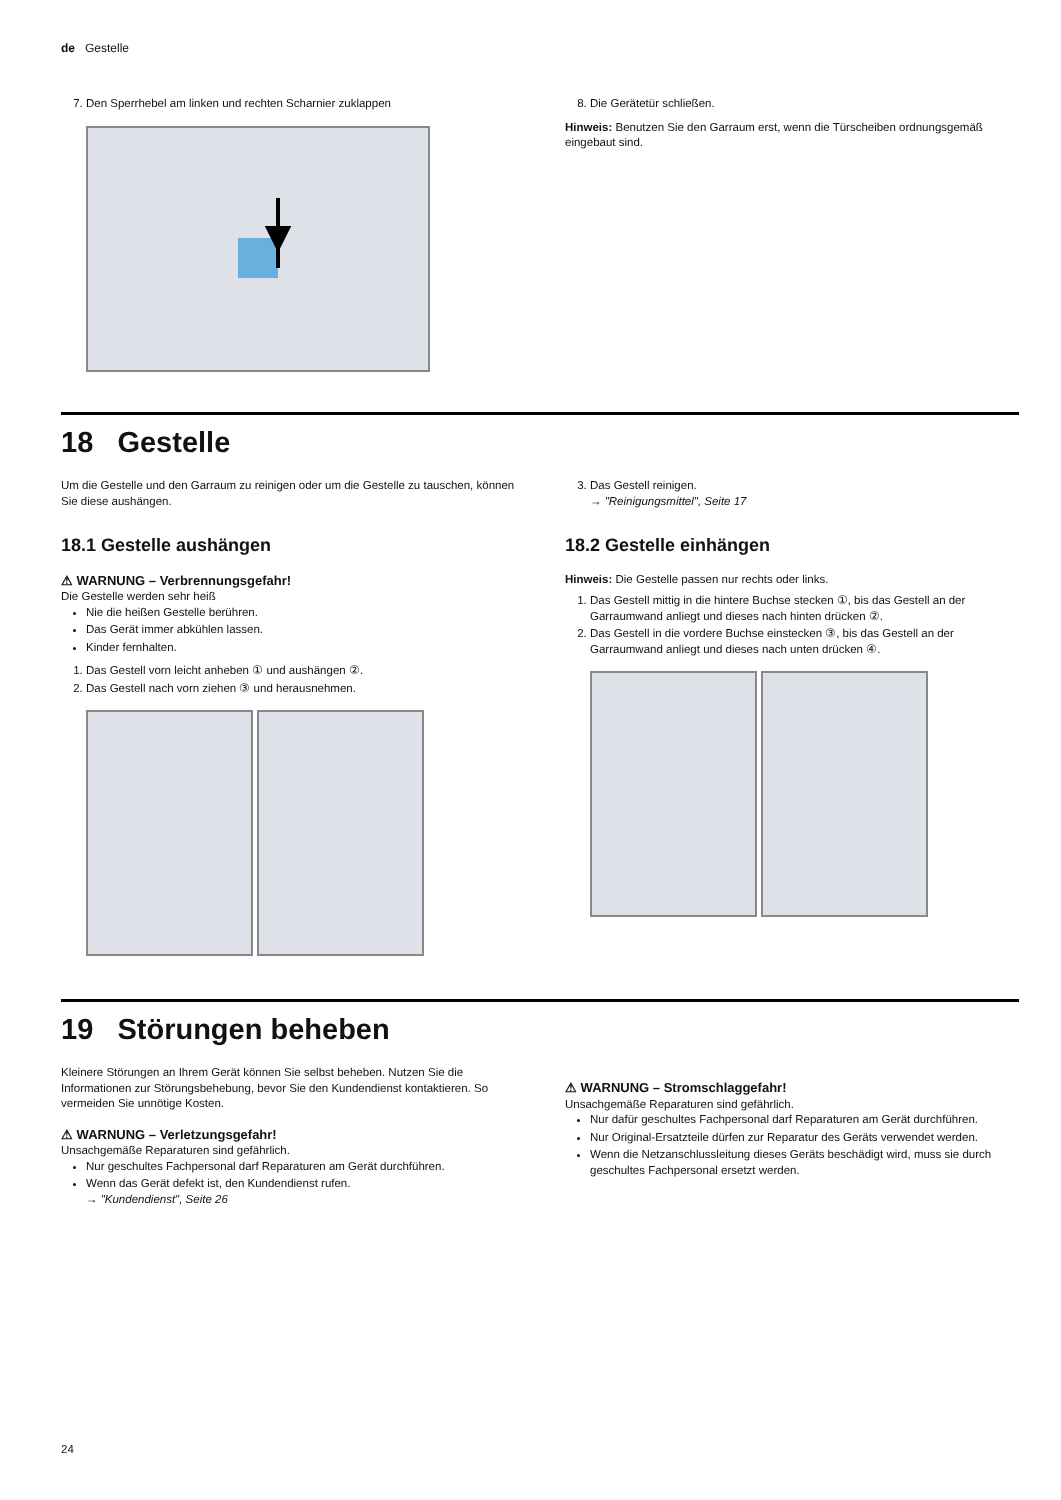de Gestelle
7. Den Sperrhebel am linken und rechten Scharnier zu­klappen 8. Die Gerätetür schließen.
Hinweis: Benutzen Sie den Garraum erst, wenn die Türscheiben ordnungsgemäß eingebaut sind.
18 Gestelle
Um die Gestelle und den Garraum zu reinigen oder um die Gestelle zu tauschen, können Sie diese aushängen.
18.1 Gestelle aushängen
⚠ WARNUNG – Verbrennungsgefahr!
Die Gestelle werden sehr heiß
Nie die heißen Gestelle berühren.
Das Gerät immer abkühlen lassen.
Kinder fernhalten.
1. Das Gestell vorn leicht anheben ① und aushängen ②.
2. Das Gestell nach vorn ziehen ③ und herausnehmen.
3. Das Gestell reinigen.
→ "Reinigungsmittel", Seite 17
18.2 Gestelle einhängen
Hinweis: Die Gestelle passen nur rechts oder links.
1. Das Gestell mittig in die hintere Buchse stecken ①, bis das Gestell an der Garraumwand anliegt und dieses nach hinten drücken ②.
2. Das Gestell in die vordere Buchse einstecken ③, bis das Gestell an der Garraumwand anliegt und dieses nach unten drücken ④.
19 Störungen beheben
Kleinere Störungen an Ihrem Gerät können Sie selbst beheben. Nutzen Sie die Informationen zur Störungsbe­hebung, bevor Sie den Kundendienst kontaktieren. So vermeiden Sie unnötige Kosten.
⚠ WARNUNG – Verletzungsgefahr!
Unsachgemäße Reparaturen sind gefährlich.
Nur geschultes Fachpersonal darf Reparaturen am Gerät durchführen.
Wenn das Gerät defekt ist, den Kundendienst rufen.
→ "Kundendienst", Seite 26
⚠ WARNUNG – Stromschlaggefahr!
Unsachgemäße Reparaturen sind gefährlich.
Nur dafür geschultes Fachpersonal darf Reparatu­ren am Gerät durchführen.
Nur Original-Ersatzteile dürfen zur Reparatur des Geräts verwendet werden.
Wenn die Netzanschlussleitung dieses Geräts be­schädigt wird, muss sie durch geschultes Fachper­sonal ersetzt werden.
24